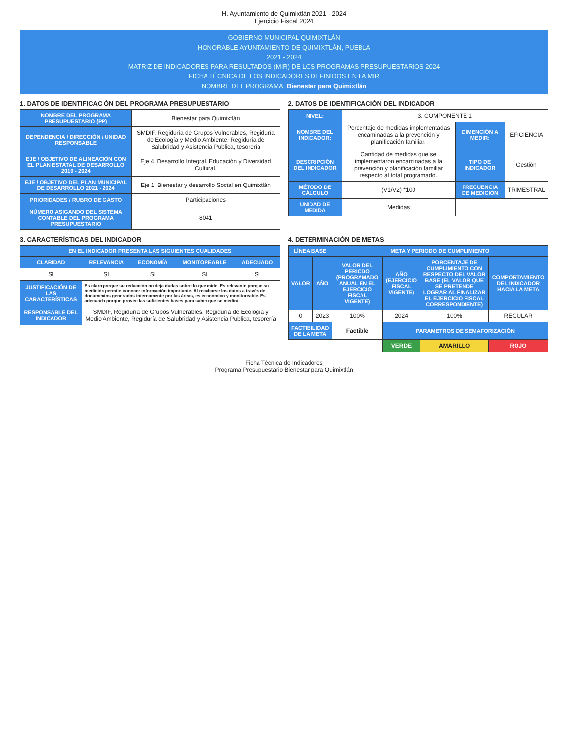H. Ayuntamiento de Quimixtlán 2021 - 2024
Ejercicio Fiscal 2024
GOBIERNO MUNICIPAL QUIMIXTLÁN
HONORABLE AYUNTAMIENTO DE QUIMIXTLÁN, PUEBLA
2021 - 2024
MATRIZ DE INDICADORES PARA RESULTADOS (MIR) DE LOS PROGRAMAS PRESUPUESTARIOS 2024
FICHA TÉCNICA DE LOS INDICADORES DEFINIDOS EN LA MIR
NOMBRE DEL PROGRAMA: Bienestar para Quimixtlán
1. DATOS DE IDENTIFICACIÓN DEL PROGRAMA PRESUPUESTARIO
| NOMBRE DEL PROGRAMA PRESUPUESTARIO (PP) | Bienestar para Quimixtlán |
| DEPENDENCIA / DIRECCIÓN / UNIDAD RESPONSABLE | SMDIF, Regiduría de Grupos Vulnerables, Regiduría de Ecología y Medio Ambiente, Regiduría de Salubridad y Asistencia Publica, tesorería |
| EJE / OBJETIVO DE ALINEACIÓN CON EL PLAN ESTATAL DE DESARROLLO 2019 - 2024 | Eje 4. Desarrollo Integral, Educación y Diversidad Cultural. |
| EJE / OBJETIVO DEL PLAN MUNICIPAL DE DESARROLLO 2021 - 2024 | Eje 1. Bienestar y desarrollo Social en Quimixtlán |
| PRIORIDADES / RUBRO DE GASTO | Participaciones |
| NÚMERO ASIGANDO DEL SISTEMA CONTABLE DEL PROGRAMA PRESUPUESTARIO | 8041 |
2. DATOS DE IDENTIFICACIÓN DEL INDICADOR
| NIVEL: | 3. COMPONENTE 1 | | |
| NOMBRE DEL INDICADOR: | Porcentaje de medidas implementadas encaminadas a la prevención y planificación familiar. | DIMENCIÓN A MEDIR: | EFICIENCIA |
| DESCRIPCIÓN DEL INDICADOR | Cantidad de medidas que se implementaron encaminadas a la prevención y planificación familiar respecto al total programado. | TIPO DE INDICADOR | Gestión |
| MÉTODO DE CÁLCULO | (V1/V2) *100 | FRECUENCIA DE MEDICIÓN | TRIMESTRAL |
| UNIDAD DE MEDIDA | Medidas | | |
3. CARACTERÍSTICAS DEL INDICADOR
| EN EL INDICADOR PRESENTA LAS SIGUIENTES CUALIDADES | | | | |
| --- | --- | --- | --- | --- |
| CLARIDAD | RELEVANCIA | ECONOMÍA | MONITOREABLE | ADECUADO |
| SI | SI | SI | SI | SI |
| JUSTIFICACIÓN DE LAS CARACTERÍSTICAS | Es claro porque su redacción no deja dudas sobre lo que mide. Es relevante porque su medición permite conocer información importante. Al recabarse los datos a través de documentos generados internamente por las áreas, es económico y monitoreable. Es adecuado porque provee las suficientes bases para saber que se medirá. | | | |
| RESPONSABLE DEL INDICADOR | SMDIF, Regiduría de Grupos Vulnerables, Regiduría de Ecología y Medio Ambiente, Regiduría de Salubridad y Asistencia Publica, tesorería | | | |
4. DETERMINACIÓN DE METAS
| LÍNEA BASE | | META Y PERIODO DE CUMPLIMIENTO | | | |
| --- | --- | --- | --- | --- | --- |
| VALOR | AÑO | VALOR DEL PERIODO (PROGRAMADO ANUAL EN EL EJERCICIO FISCAL VIGENTE) | AÑO (EJERCICIO FISCAL VIGENTE) | PORCENTAJE DE CUMPLIMIENTO CON RESPECTO DEL VALOR BASE (EL VALOR QUE SE PRETENDE LOGRAR AL FINALIZAR EL EJERCICIO FISCAL CORRESPONDIENTE) | COMPORTAMIENTO DEL INDICADOR HACIA LA META |
| 0 | 2023 | 100% | 2024 | 100% | REGULAR |
| FACTIBILIDAD DE LA META | | Factible | PARAMETROS DE SEMAFORIZACIÓN | | |
| | | | VERDE | AMARILLO | ROJO |
Ficha Técnica de Indicadores
Programa Presupuestario Bienestar para Quimixtlán